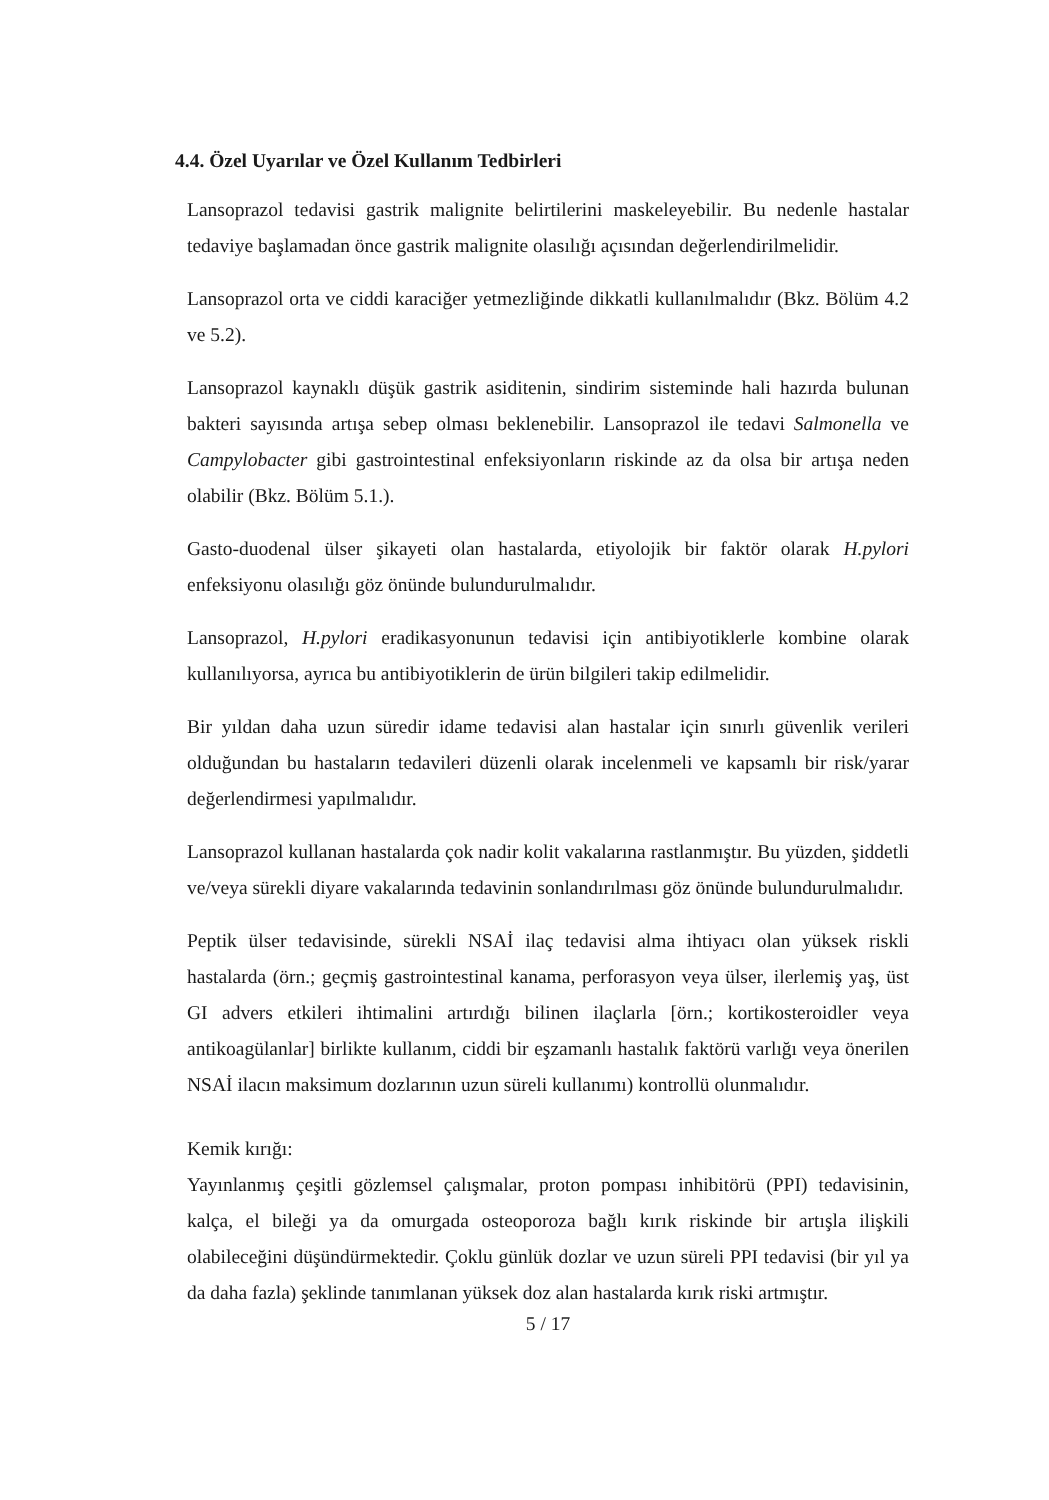4.4. Özel Uyarılar ve Özel Kullanım Tedbirleri
Lansoprazol tedavisi gastrik malignite belirtilerini maskeleyebilir. Bu nedenle hastalar tedaviye başlamadan önce gastrik malignite olasılığı açısından değerlendirilmelidir.
Lansoprazol orta ve ciddi karaciğer yetmezliğinde dikkatli kullanılmalıdır (Bkz. Bölüm 4.2 ve 5.2).
Lansoprazol kaynaklı düşük gastrik asiditenin, sindirim sisteminde hali hazırda bulunan bakteri sayısında artışa sebep olması beklenebilir. Lansoprazol ile tedavi Salmonella ve Campylobacter gibi gastrointestinal enfeksiyonların riskinde az da olsa bir artışa neden olabilir (Bkz. Bölüm 5.1.).
Gasto-duodenal ülser şikayeti olan hastalarda, etiyolojik bir faktör olarak H.pylori enfeksiyonu olasılığı göz önünde bulundurulmalıdır.
Lansoprazol, H.pylori eradikasyonunun tedavisi için antibiyotiklerle kombine olarak kullanılıyorsa, ayrıca bu antibiyotiklerin de ürün bilgileri takip edilmelidir.
Bir yıldan daha uzun süredir idame tedavisi alan hastalar için sınırlı güvenlik verileri olduğundan bu hastaların tedavileri düzenli olarak incelenmeli ve kapsamlı bir risk/yarar değerlendirmesi yapılmalıdır.
Lansoprazol kullanan hastalarda çok nadir kolit vakalarına rastlanmıştır. Bu yüzden, şiddetli ve/veya sürekli diyare vakalarında tedavinin sonlandırılması göz önünde bulundurulmalıdır.
Peptik ülser tedavisinde, sürekli NSAİ ilaç tedavisi alma ihtiyacı olan yüksek riskli hastalarda (örn.; geçmiş gastrointestinal kanama, perforasyon veya ülser, ilerlemiş yaş, üst GI advers etkileri ihtimalini artırdığı bilinen ilaçlarla [örn.; kortikosteroidler veya antikoagülanlar] birlikte kullanım, ciddi bir eşzamanlı hastalık faktörü varlığı veya önerilen NSAİ ilacın maksimum dozlarının uzun süreli kullanımı) kontrollü olunmalıdır.
Kemik kırığı:
Yayınlanmış çeşitli gözlemsel çalışmalar, proton pompası inhibitörü (PPI) tedavisinin, kalça, el bileği ya da omurgada osteoporoza bağlı kırık riskinde bir artışla ilişkili olabileceğini düşündürmektedir. Çoklu günlük dozlar ve uzun süreli PPI tedavisi (bir yıl ya da daha fazla) şeklinde tanımlanan yüksek doz alan hastalarda kırık riski artmıştır.
5 / 17